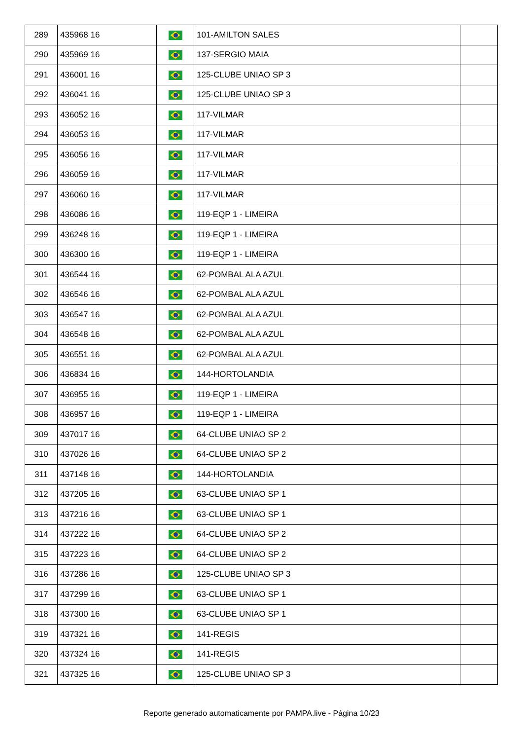| 289 | 435968 16 | | 101-AMILTON SALES | |
| 290 | 435969 16 | | 137-SERGIO MAIA | |
| 291 | 436001 16 | | 125-CLUBE UNIAO SP 3 | |
| 292 | 436041 16 | | 125-CLUBE UNIAO SP 3 | |
| 293 | 436052 16 | | 117-VILMAR | |
| 294 | 436053 16 | | 117-VILMAR | |
| 295 | 436056 16 | | 117-VILMAR | |
| 296 | 436059 16 | | 117-VILMAR | |
| 297 | 436060 16 | | 117-VILMAR | |
| 298 | 436086 16 | | 119-EQP 1 - LIMEIRA | |
| 299 | 436248 16 | | 119-EQP 1 - LIMEIRA | |
| 300 | 436300 16 | | 119-EQP 1 - LIMEIRA | |
| 301 | 436544 16 | | 62-POMBAL ALA AZUL | |
| 302 | 436546 16 | | 62-POMBAL ALA AZUL | |
| 303 | 436547 16 | | 62-POMBAL ALA AZUL | |
| 304 | 436548 16 | | 62-POMBAL ALA AZUL | |
| 305 | 436551 16 | | 62-POMBAL ALA AZUL | |
| 306 | 436834 16 | | 144-HORTOLANDIA | |
| 307 | 436955 16 | | 119-EQP 1 - LIMEIRA | |
| 308 | 436957 16 | | 119-EQP 1 - LIMEIRA | |
| 309 | 437017 16 | | 64-CLUBE UNIAO SP 2 | |
| 310 | 437026 16 | | 64-CLUBE UNIAO SP 2 | |
| 311 | 437148 16 | | 144-HORTOLANDIA | |
| 312 | 437205 16 | | 63-CLUBE UNIAO SP 1 | |
| 313 | 437216 16 | | 63-CLUBE UNIAO SP 1 | |
| 314 | 437222 16 | | 64-CLUBE UNIAO SP 2 | |
| 315 | 437223 16 | | 64-CLUBE UNIAO SP 2 | |
| 316 | 437286 16 | | 125-CLUBE UNIAO SP 3 | |
| 317 | 437299 16 | | 63-CLUBE UNIAO SP 1 | |
| 318 | 437300 16 | | 63-CLUBE UNIAO SP 1 | |
| 319 | 437321 16 | | 141-REGIS | |
| 320 | 437324 16 | | 141-REGIS | |
| 321 | 437325 16 | | 125-CLUBE UNIAO SP 3 | |
Reporte generado automaticamente por PAMPA.live - Página 10/23